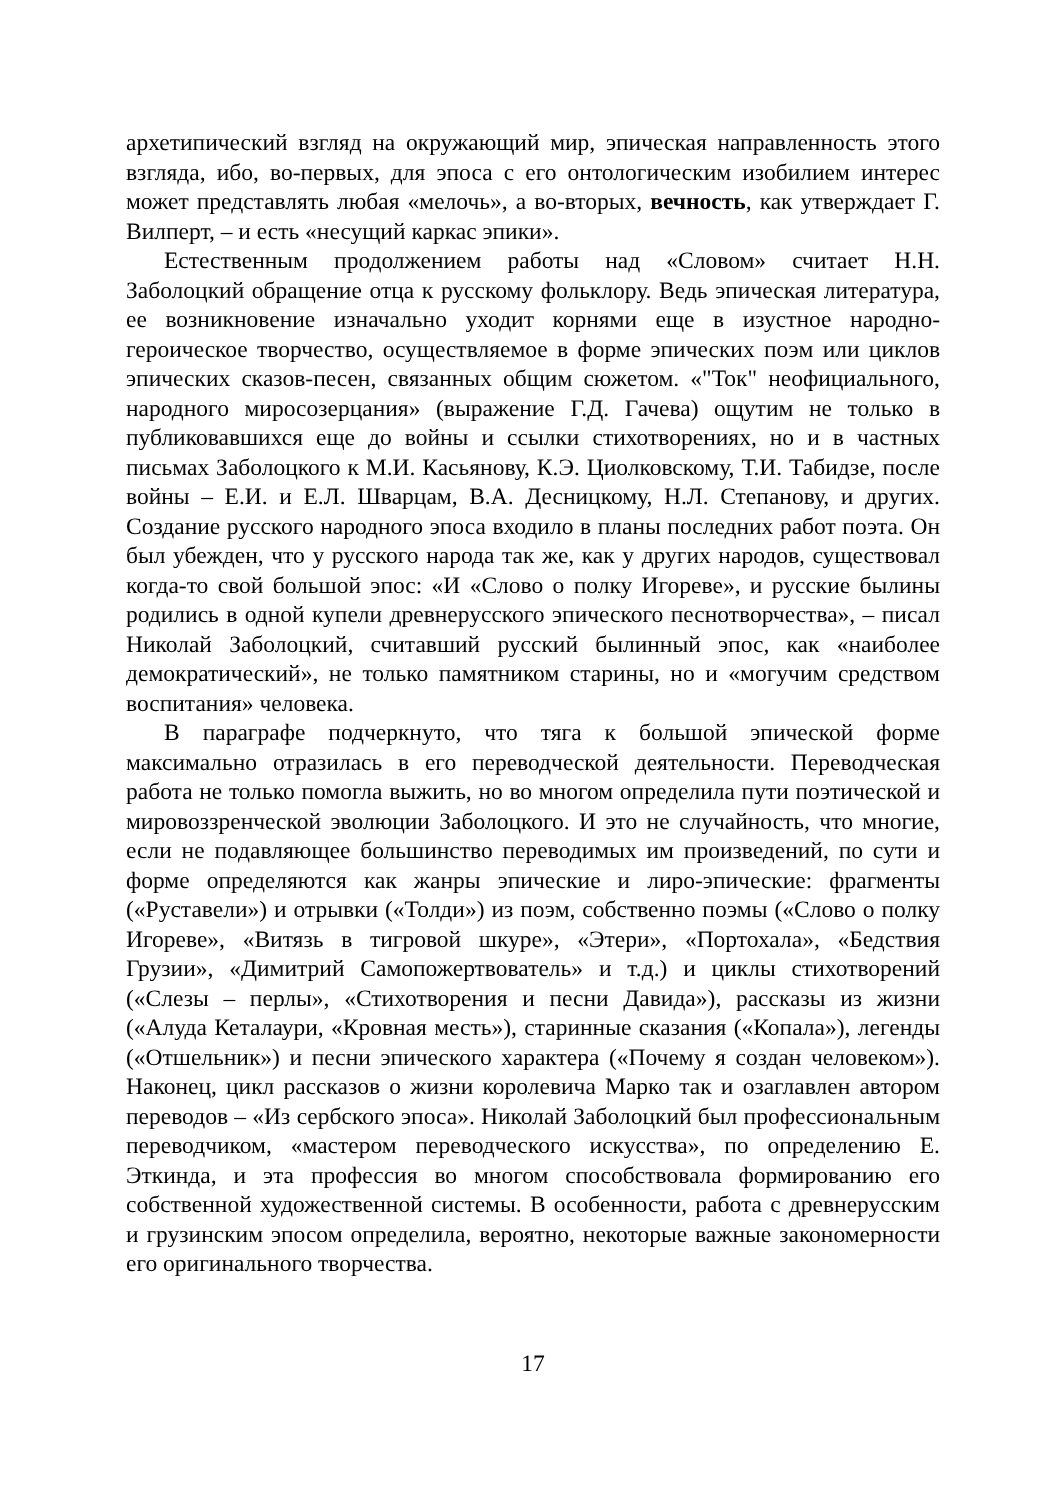архетипический взгляд на окружающий мир, эпическая направленность этого взгляда, ибо, во-первых, для эпоса с его онтологическим изобилием интерес может представлять любая «мелочь», а во-вторых, вечность, как утверждает Г. Вилперт, – и есть «несущий каркас эпики».
Естественным продолжением работы над «Словом» считает Н.Н. Заболоцкий обращение отца к русскому фольклору. Ведь эпическая литература, ее возникновение изначально уходит корнями еще в изустное народно-героическое творчество, осуществляемое в форме эпических поэм или циклов эпических сказов-песен, связанных общим сюжетом. «"Ток" неофициального, народного миросозерцания» (выражение Г.Д. Гачева) ощутим не только в публиковавшихся еще до войны и ссылки стихотворениях, но и в частных письмах Заболоцкого к М.И. Касьянову, К.Э. Циолковскому, Т.И. Табидзе, после войны – Е.И. и Е.Л. Шварцам, В.А. Десницкому, Н.Л. Степанову, и других. Создание русского народного эпоса входило в планы последних работ поэта. Он был убежден, что у русского народа так же, как у других народов, существовал когда-то свой большой эпос: «И «Слово о полку Игореве», и русские былины родились в одной купели древнерусского эпического песнотворчества», – писал Николай Заболоцкий, считавший русский былинный эпос, как «наиболее демократический», не только памятником старины, но и «могучим средством воспитания» человека.
В параграфе подчеркнуто, что тяга к большой эпической форме максимально отразилась в его переводческой деятельности. Переводческая работа не только помогла выжить, но во многом определила пути поэтической и мировоззренческой эволюции Заболоцкого. И это не случайность, что многие, если не подавляющее большинство переводимых им произведений, по сути и форме определяются как жанры эпические и лиро-эпические: фрагменты («Руставели») и отрывки («Толди») из поэм, собственно поэмы («Слово о полку Игореве», «Витязь в тигровой шкуре», «Этери», «Портохала», «Бедствия Грузии», «Димитрий Самопожертвователь» и т.д.) и циклы стихотворений («Слезы – перлы», «Стихотворения и песни Давида»), рассказы из жизни («Алуда Кеталаури, «Кровная месть»), старинные сказания («Копала»), легенды («Отшельник») и песни эпического характера («Почему я создан человеком»). Наконец, цикл рассказов о жизни королевича Марко так и озаглавлен автором переводов – «Из сербского эпоса». Николай Заболоцкий был профессиональным переводчиком, «мастером переводческого искусства», по определению Е. Эткинда, и эта профессия во многом способствовала формированию его собственной художественной системы. В особенности, работа с древнерусским и грузинским эпосом определила, вероятно, некоторые важные закономерности его оригинального творчества.
17